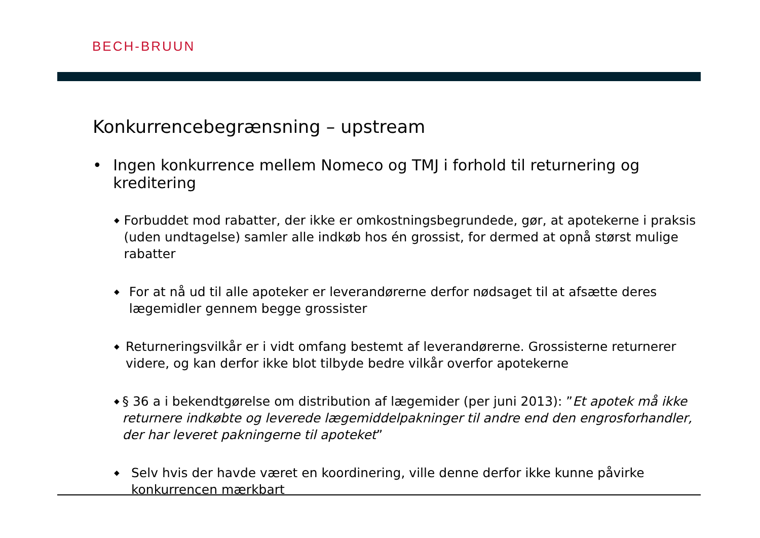BECH-BRUUN
Konkurrencebegrænsning – upstream
• Ingen konkurrence mellem Nomeco og TMJ i forhold til returnering og kreditering
◆ Forbuddet mod rabatter, der ikke er omkostningsbegrundede, gør, at apotekerne i praksis (uden undtagelse) samler alle indkøb hos én grossist, for dermed at opnå størst mulige rabatter
◆ For at nå ud til alle apoteker er leverandørerne derfor nødsaget til at afsætte deres lægemidler gennem begge grossister
◆ Returneringsvilkår er i vidt omfang bestemt af leverandørerne. Grossisterne returnerer videre, og kan derfor ikke blot tilbyde bedre vilkår overfor apotekerne
◆ § 36 a i bekendtgørelse om distribution af lægemider (per juni 2013): ”Et apotek må ikke returnere indkøbte og leverede lægemiddelpakninger til andre end den engrosforhandler, der har leveret pakningerne til apoteket”
◆ Selv hvis der havde været en koordinering, ville denne derfor ikke kunne påvirke konkurrencen mærkbart